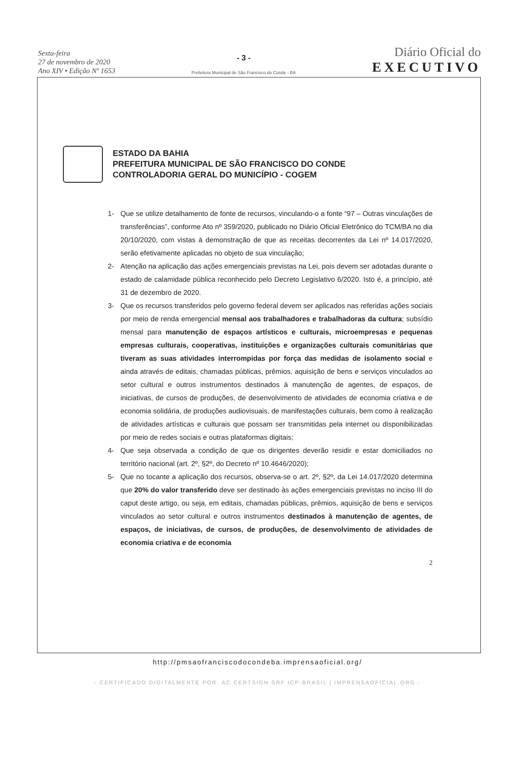Sexta-feira
27 de novembro de 2020
Ano XIV • Edição Nº 1653
- 3 -
Prefeitura Municipal de São Francisco do Conde - BA
Diário Oficial do
EXECUTIVO
ESTADO DA BAHIA
PREFEITURA MUNICIPAL DE SÃO FRANCISCO DO CONDE
CONTROLADORIA GERAL DO MUNICÍPIO - COGEM
1- Que se utilize detalhamento de fonte de recursos, vinculando-o a fonte “97 – Outras vinculações de transferências”, conforme Ato nº 359/2020, publicado no Diário Oficial Eletrônico do TCM/BA no dia 20/10/2020, com vistas à demonstração de que as receitas decorrentes da Lei nº 14.017/2020, serão efetivamente aplicadas no objeto de sua vinculação;
2- Atenção na aplicação das ações emergenciais previstas na Lei, pois devem ser adotadas durante o estado de calamidade pública reconhecido pelo Decreto Legislativo 6/2020. Isto é, a princípio, até 31 de dezembro de 2020.
3- Que os recursos transferidos pelo governo federal devem ser aplicados nas referidas ações sociais por meio de renda emergencial mensal aos trabalhadores e trabalhadoras da cultura; subsídio mensal para manutenção de espaços artísticos e culturais, microempresas e pequenas empresas culturais, cooperativas, instituições e organizações culturais comunitárias que tiveram as suas atividades interrompidas por força das medidas de isolamento social e ainda através de editais, chamadas públicas, prêmios, aquisição de bens e serviços vinculados ao setor cultural e outros instrumentos destinados à manutenção de agentes, de espaços, de iniciativas, de cursos de produções, de desenvolvimento de atividades de economia criativa e de economia solidária, de produções audiovisuais, de manifestações culturais, bem como à realização de atividades artísticas e culturais que possam ser transmitidas pela internet ou disponibilizadas por meio de redes sociais e outras plataformas digitais;
4- Que seja observada a condição de que os dirigentes deverão residir e estar domiciliados no território nacional (art. 2º, §2º, do Decreto nº 10.4646/2020);
5- Que no tocante a aplicação dos recursos, observa-se o art. 2º, §2º, da Lei 14.017/2020 determina que 20% do valor transferido deve ser destinado às ações emergenciais previstas no inciso III do caput deste artigo, ou seja, em editais, chamadas públicas, prêmios, aquisição de bens e serviços vinculados ao setor cultural e outros instrumentos destinados à manutenção de agentes, de espaços, de iniciativas, de cursos, de produções, de desenvolvimento de atividades de economia criativa e de economia
2
http://pmsaofranciscodocondeba.imprensaoficial.org/
- CERTIFICADO DIGITALMENTE POR: AC CERTSIGN SRF ICP-BRASIL | IMPRENSAOFICIAL.ORG -